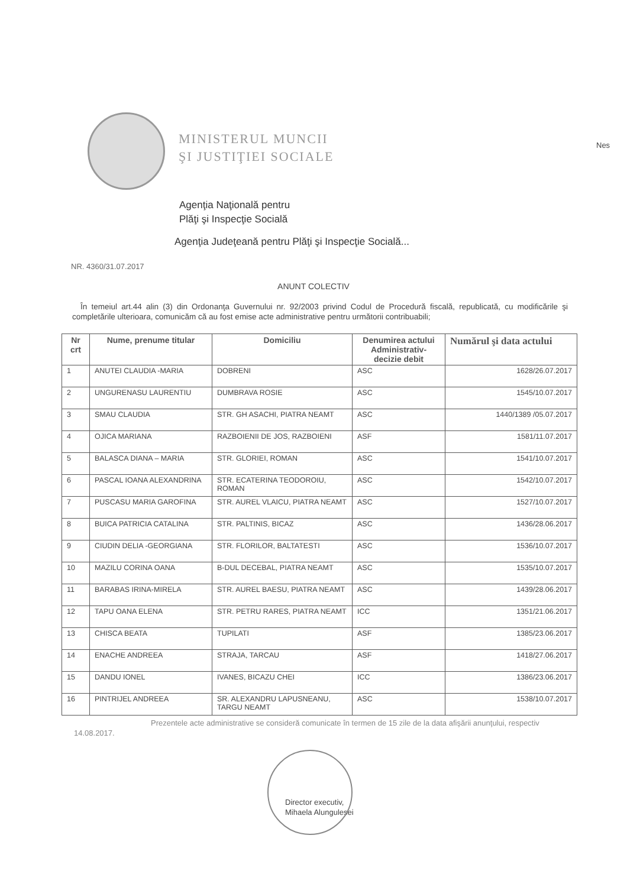MINISTERUL MUNCII
ŞI JUSTIŢIEI SOCIALE
Nes
Agenţia Naţională pentru
Plăţi şi Inspecţie Socială
Agenţia Judeţeană pentru Plăţi şi Inspecţie Socială...
NR. 4360/31.07.2017
ANUNT COLECTIV
În temeiul art.44 alin (3) din Ordonanţa Guvernului nr. 92/2003 privind Codul de Procedură fiscală, republicată, cu modificările şi completările ulterioara, comunicăm că au fost emise acte administrative pentru următorii contribuabili;
| Nr crt | Nume, prenume titular | Domiciliu | Denumirea actului Administrativ-decizie debit | Numărul şi data actului |
| --- | --- | --- | --- | --- |
| 1 | ANUTEI CLAUDIA -MARIA | DOBRENI | ASC | 1628/26.07.2017 |
| 2 | UNGURENASU LAURENTIU | DUMBRAVA ROSIE | ASC | 1545/10.07.2017 |
| 3 | SMAU CLAUDIA | STR. GH ASACHI, PIATRA NEAMT | ASC | 1440/1389 /05.07.2017 |
| 4 | OJICA MARIANA | RAZBOIENII DE JOS, RAZBOIENI | ASF | 1581/11.07.2017 |
| 5 | BALASCA DIANA – MARIA | STR. GLORIEI, ROMAN | ASC | 1541/10.07.2017 |
| 6 | PASCAL IOANA ALEXANDRINA | STR. ECATERINA TEODOROIU, ROMAN | ASC | 1542/10.07.2017 |
| 7 | PUSCASU MARIA GAROFINA | STR. AUREL VLAICU, PIATRA NEAMT | ASC | 1527/10.07.2017 |
| 8 | BUICA PATRICIA CATALINA | STR. PALTINIS, BICAZ | ASC | 1436/28.06.2017 |
| 9 | CIUDIN DELIA -GEORGIANA | STR. FLORILOR, BALTATESTI | ASC | 1536/10.07.2017 |
| 10 | MAZILU CORINA OANA | B-DUL DECEBAL, PIATRA NEAMT | ASC | 1535/10.07.2017 |
| 11 | BARABAS IRINA-MIRELA | STR. AUREL BAESU, PIATRA NEAMT | ASC | 1439/28.06.2017 |
| 12 | TAPU OANA ELENA | STR. PETRU RARES, PIATRA NEAMT | ICC | 1351/21.06.2017 |
| 13 | CHISCA BEATA | TUPILATI | ASF | 1385/23.06.2017 |
| 14 | ENACHE ANDREEA | STRAJA, TARCAU | ASF | 1418/27.06.2017 |
| 15 | DANDU IONEL | IVANES, BICAZU CHEI | ICC | 1386/23.06.2017 |
| 16 | PINTRIJEL ANDREEA | SR. ALEXANDRU LAPUSNEANU, TARGU NEAMT | ASC | 1538/10.07.2017 |
Prezentele acte administrative se consideră comunicate în termen de 15 zile de la data afişării anunţului, respectiv 14.08.2017.
Director executiv,
Mihaela Alungulesei